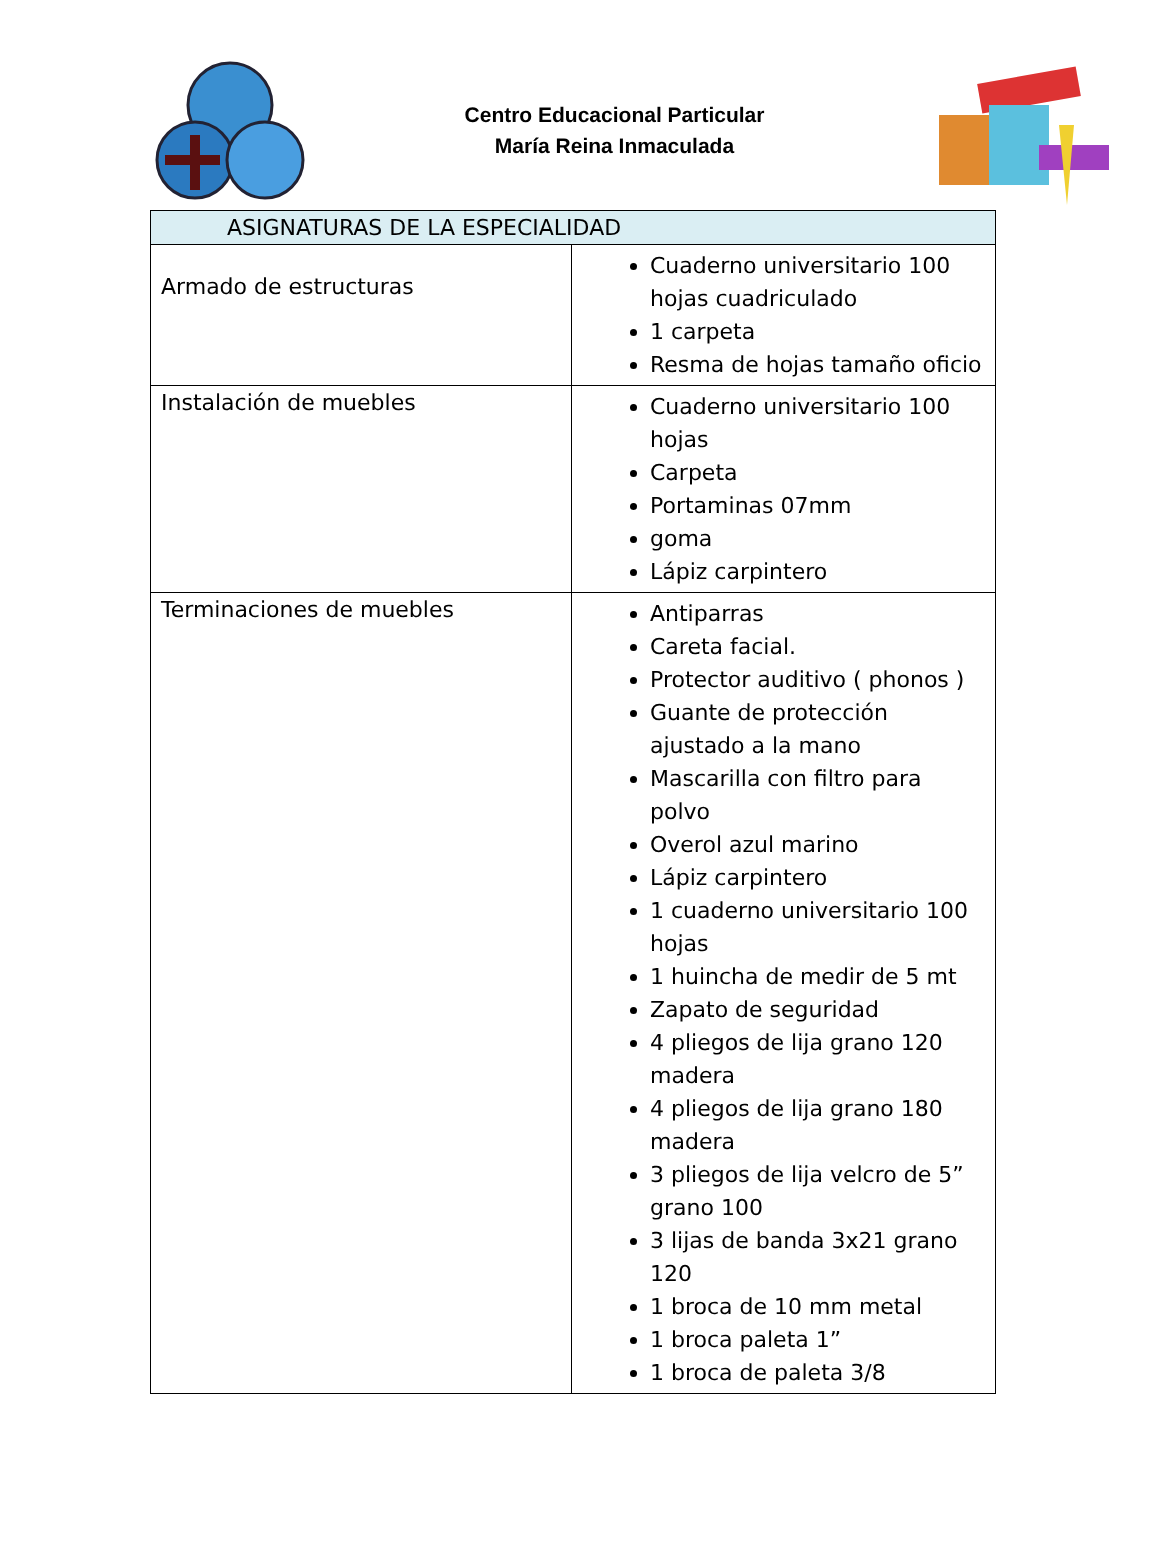Centro Educacional Particular
María Reina Inmaculada
| ASIGNATURAS DE LA ESPECIALIDAD | |
| --- | --- |
| Armado de estructuras | Cuaderno universitario 100 hojas cuadriculado 1 carpeta Resma de hojas tamaño oficio |
| Instalación de muebles | Cuaderno universitario 100 hojas Carpeta Portaminas 07mm goma Lápiz carpintero |
| Terminaciones de muebles | Antiparras Careta facial. Protector auditivo ( phonos ) Guante de protección ajustado a la mano Mascarilla con filtro para polvo Overol azul marino Lápiz carpintero 1 cuaderno universitario 100 hojas 1 huincha de medir de 5 mt Zapato de seguridad 4 pliegos de lija grano 120 madera 4 pliegos de lija grano 180 madera 3 pliegos de lija velcro de 5” grano 100 3 lijas de banda 3x21 grano 120 1 broca de 10 mm metal 1 broca paleta 1” 1 broca de paleta 3/8 |